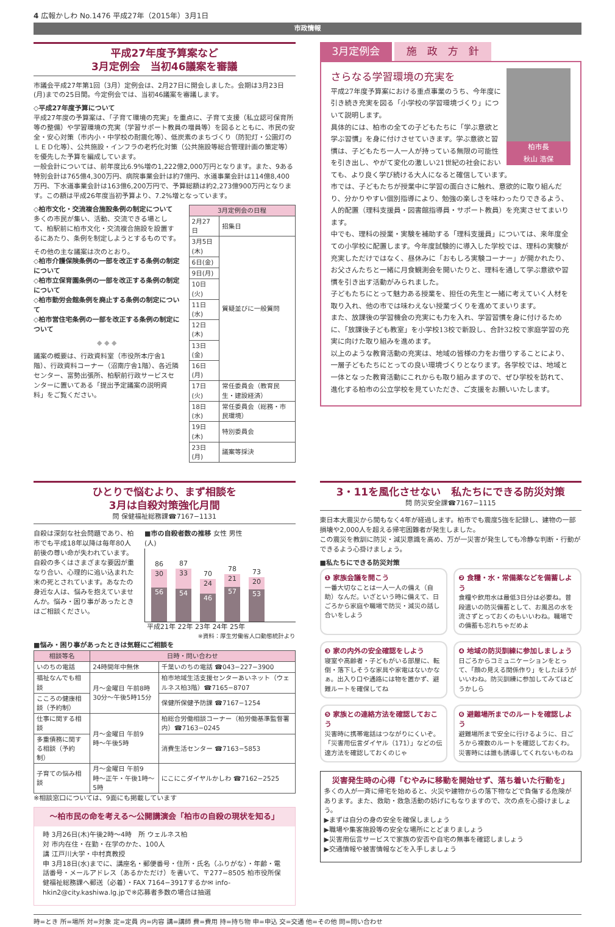4 広報かしわ No.1476 平成27年（2015年）3月1日
市政情報
平成27年度予算案など
3月定例会　当初46議案を審議
市議会平成27年第1回（3月）定例会は、2月27日に開会しました。会期は3月23日(月)までの25日間。今定例会では、当初46議案を審議します。
◇平成27年度予算について
平成27年度の予算案は、「子育て環境の充実」を重点に、子育て支援（私立認可保育所等の整備）や学習環境の充実（学習サポート教員の増員等）を図るとともに、市民の安全・安心対策（市内小・中学校の耐震化等）、低炭素のまちづくり（防犯灯・公園灯のＬＥＤ化等）、公共施設・インフラの老朽化対策（公共施設等総合管理計画の策定等）を優先した予算を編成しています。
一般会計については、前年度比6.9%増の1,222億2,000万円となります。また、9ある特別会計は765億4,300万円、病院事業会計は約7億円、水道事業会計は114億8,400万円、下水道事業会計は163億6,200万円で、予算総額は約2,273億900万円となります。この額は平成26年度当初予算より、7.2%増となっています。
◇柏市文化・交流複合施設条例の制定について
多くの市民が集い、活動、交流できる場として、柏駅前に柏市文化・交流複合施設を設置するにあたり、条例を制定しようとするものです。
その他の主な議案は次のとおり。
◇柏市介護保険条例の一部を改正する条例の制定について
◇柏市立保育園条例の一部を改正する条例の制定について
◇柏市勤労会館条例を廃止する条例の制定について
◇柏市営住宅条例の一部を改正する条例の制定について
◆ ◆ ◆
議案の概要は、行政資料室（市役所本庁舎1階）、行政資料コーナー（沼南庁舎1階）、各近隣センター、富勢出張所、柏駅前行政サービスセンターに置いてある「提出予定議案の説明資料」をご覧ください。
| 3月定例会の日程 | |
| --- | --- |
| 2月27日 | 招集日 |
| 3月5日(木) | 質疑並びに一般質問 |
| 6日(金) | |
| 9日(月) | |
| 10日(火) | |
| 11日(水) | |
| 12日(木) | |
| 13日(金) | |
| 16日(月) | |
| 17日(火) | 常任委員会（教育民生・建設経済） |
| 18日(水) | 常任委員会（総務・市民環境） |
| 19日(木) | 特別委員会 |
| 23日(月) | 議案等採決 |
3月定例会 施　政　方　針
柏市長
秋山 浩保
さらなる学習環境の充実を
平成27年度予算案における重点事業のうち、今年度に引き続き充実を図る「小学校の学習環境づくり」について説明します。
具体的には、柏市の全ての子どもたちに「学ぶ意欲と学ぶ習慣」を身に付けさせていきます。学ぶ意欲と習慣は、子どもたち一人一人が持っている無限の可能性を引き出し、やがて変化の激しい21世紀の社会においても、より良く学び続ける大人になると確信しています。
市では、子どもたちが授業中に学習の面白さに触れ、意欲的に取り組んだり、分かりやすい個別指導により、勉強の楽しさを味わったりできるよう、人的配置（理科支援員・図書館指導員・サポート教員）を充実させてまいります。
中でも、理科の授業・実験を補助する「理科支援員」については、来年度全ての小学校に配置します。今年度試験的に導入した学校では、理科の実験が充実しただけではなく、昼休みに「おもしろ実験コーナー」が開かれたり、お父さんたちと一緒に月食観測会を開いたりと、理科を通して学ぶ意欲や習慣を引き出す活動がみられました。
子どもたちにとって魅力ある授業を、担任の先生と一緒に考えていく人材を取り入れ、他の市では味わえない授業づくりを進めてまいります。
また、放課後の学習機会の充実にも力を入れ、学習習慣を身に付けるために、「放課後子ども教室」を小学校13校で新設し、合計32校で家庭学習の充実に向けた取り組みを進めます。
以上のような教育活動の充実は、地域の皆様の力をお借りすることにより、一層子どもたちにとっての良い環境づくりとなります。各学校では、地域と一体となった教育活動にこれからも取り組みますので、ぜひ学校を訪れて、進化する柏市の公立学校を見ていただき、ご支援をお願いいたします。
ひとりで悩むより、まず相談を
3月は自殺対策強化月間
問 保健福祉総務課☎7167−1131
自殺は深刻な社会問題であり、柏市でも平成18年以降は毎年80人前後の尊い命が失われています。自殺の多くはさまざまな要因が重なり合い、心理的に追い込まれた末の死とされています。あなたの身近な人は、悩みを抱えていませんか。悩み・困り事があったときはご相談ください。
■市の自殺者数の推移 女性 男性
(人)
86
30
56
87
33
54
70
24
46
78
21
57
73
20
53
平成21年 22年 23年 24年 25年
※資料：厚生労働省人口動態統計より
■悩み・困り事があったときは気軽にご相談を
| 相談等名 | 日時・問い合わせ | |
| --- | --- | --- |
| いのちの電話 | 24時間年中無休 | 千葉いのちの電話 ☎043−227−3900 |
| 福祉なんでも相談 | 月〜金曜日 午前8時30分〜午後5時15分 | 柏市地域生活支援センターあいネット（ウェルネス柏3階）☎7165−8707 |
| こころの健康相談（予約制） | | 保健所保健予防課 ☎7167−1254 |
| 仕事に関する相談 | 月〜金曜日 午前9時〜午後5時 | 柏総合労働相談コーナー（柏労働基準監督署内）☎7163−0245 |
| 多重債務に関する相談（予約制） | | 消費生活センター ☎7163−5853 |
| 子育ての悩み相談 | 月〜金曜日 午前9時〜正午・午後1時〜5時 | にこにこダイヤルかしわ ☎7162−2525 |
※相談窓口については、9面にも掲載しています
〜柏市民の命を考える〜公開講演会「柏市の自殺の現状を知る」
時 3月26日(木)午後2時〜4時　所 ウェルネス柏
対 市内在住・在勤・在学のかた、100人
講 江戸川大学・中村真教授
申 3月18日(水)までに、講座名・郵便番号・住所・氏名（ふりがな）・年齢・電話番号・メールアドレス（あるかただけ）を書いて、〒277−8505 柏市役所保健福祉総務課へ郵送（必着）・FAX 7164−3917するか✉ info-hkin2@city.kashiwa.lg.jpで※応募者多数の場合は抽選
3・11を風化させない　私たちにできる防災対策
問 防災安全課☎7167−1115
東日本大震災から間もなく4年が経過します。柏市でも震度5強を記録し、建物の一部損壊や2,000人を超える帰宅困難者が発生しました。
この震災を教訓に防災・減災意識を高め、万が一災害が発生しても冷静な判断・行動ができるよう心掛けましょう。
■私たちにできる防災対策
❶ 家族会議を開こう
一番大切なことは一人一人の備え（自助）なんだ。いざという時に備えて、日ごろから家庭や職場で防災・減災の話し合いをしよう
❷ 食糧・水・常備薬などを備蓄しよう
食糧や飲用水は最低3日分は必要ね。普段遣いの防災備蓄として、お風呂の水を流さずとっておくのもいいわね。職場での備蓄も忘れちゃだめよ
❸ 家の内外の安全確認をしよう
寝室や高齢者・子どもがいる部屋に、転倒・落下しそうな家具や家電はないかなぁ。出入り口や通路には物を置かず、避難ルートを確保してね
❹ 地域の防災訓練に参加しましょう
日ごろからコミュニケーションをとって、「顔の見える関係作り」をしたほうがいいわね。防災訓練に参加してみてはどうかしら
❺ 家族との連絡方法を確認しておこう
災害時に携帯電話はつながりにくいぞ。「災害用伝言ダイヤル（171）」などの伝達方法を確認しておくのじゃ
❻ 避難場所までのルートを確認しよう
避難場所まで安全に行けるように、日ごろから複数のルートを確認しておくわ。災害時には誰も誘導してくれないものね
災害発生時の心得「むやみに移動を開始せず、落ち着いた行動を」
多くの人が一斉に帰宅を始めると、火災や建物からの落下物などで負傷する危険があります。また、救助・救急活動の妨げにもなりますので、次の点を心掛けましょう。
▶まずは自分の身の安全を確保しましょう
▶職場や集客施設等の安全な場所にとどまりましょう
▶災害用伝言サービスで家族の安否や自宅の無事を確認しましょう
▶交通情報や被害情報などを入手しましょう
時=とき 所=場所 対=対象 定=定員 内=内容 講=講師 費=費用 持=持ち物 申=申込 交=交通 他=その他 問=問い合わせ